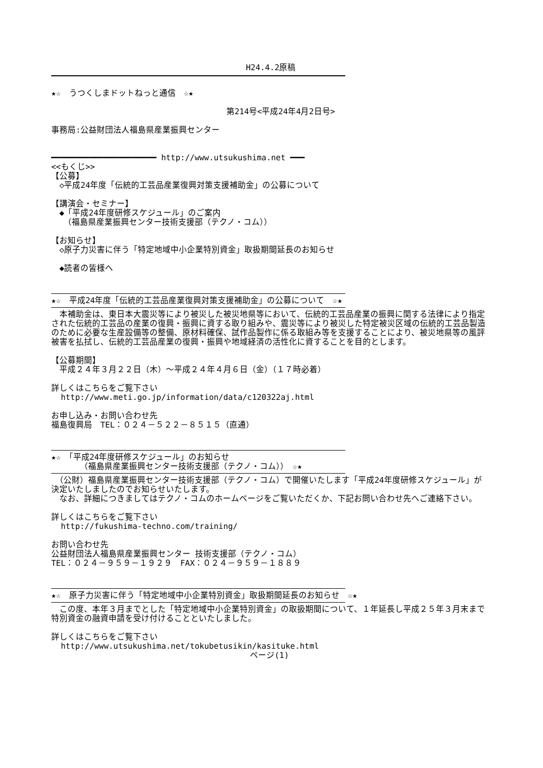H24.4.2原稿
★☆　うつくしまドットねっと通信　☆★
第214号<平成24年4月2日号>
事務局:公益財団法人福島県産業振興センター
━━━━━━━━━━━━━━━━━━━━━━ http://www.utsukushima.net ━━━
<<もくじ>>
【公募】
　◇平成24年度「伝統的工芸品産業復興対策支援補助金」の公募について
【講演会・セミナー】
　◆「平成24年度研修スケジュール」のご案内
　　（福島県産業振興センター技術支援部（テクノ・コム））
【お知らせ】
　◇原子力災害に伴う「特定地域中小企業特別資金」取扱期間延長のお知らせ
　◆読者の皆様へ
★☆　平成24年度「伝統的工芸品産業復興対策支援補助金」の公募について　☆★
　本補助金は、東日本大震災等により被災した被災地県等において、伝統的工芸品産業の振興に関する法律により指定された伝統的工芸品の産業の復興・振興に資する取り組みや、震災等により被災した特定被災区域の伝統的工芸品製造のために必要な生産設備等の整備、原材料確保、試作品製作に係る取組み等を支援することにより、被災地県等の風評被害を払拭し、伝統的工芸品産業の復興・振興や地域経済の活性化に資することを目的とします。
【公募期間】
　平成２４年３月２２日（木）～平成２４年４月６日（金）（１７時必着）
詳しくはこちらをご覧下さい
http://www.meti.go.jp/information/data/c120322aj.html
お申し込み・お問い合わせ先
福島復興局　TEL：０２４－５２２－８５１５（直通）
★☆　「平成24年度研修スケジュール」のお知らせ
　　　　（福島県産業振興センター技術支援部（テクノ・コム））　☆★
　（公財）福島県産業振興センター技術支援部（テクノ・コム）で開催いたします「平成24年度研修スケジュール」が決定いたしましたのでお知らせいたします。
　なお、詳細につきましてはテクノ・コムのホームページをご覧いただくか、下記お問い合わせ先へご連絡下さい。
詳しくはこちらをご覧下さい
http://fukushima-techno.com/training/
お問い合わせ先
公益財団法人福島県産業振興センター 技術支援部（テクノ・コム）
TEL：０２４－９５９－１９２９　FAX：０２４－９５９－１８８９
★☆　原子力災害に伴う「特定地域中小企業特別資金」取扱期間延長のお知らせ　☆★
　この度、本年３月までとした「特定地域中小企業特別資金」の取扱期間について、１年延長し平成２５年３月末まで特別資金の融資申請を受け付けることといたしました。
詳しくはこちらをご覧下さい
http://www.utsukushima.net/tokubetusikin/kasituke.html
ページ(1)